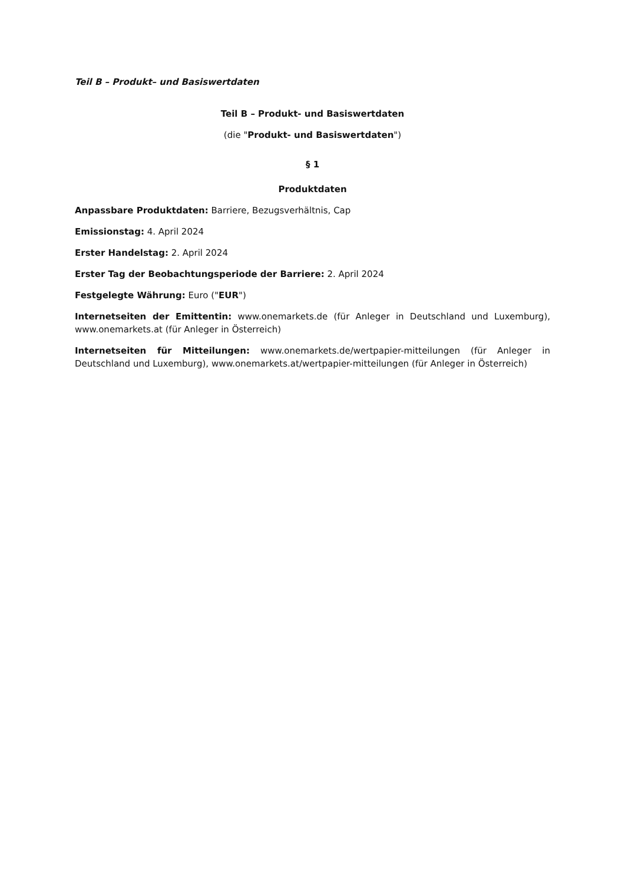Teil B – Produkt– und Basiswertdaten
Teil B – Produkt- und Basiswertdaten
(die "Produkt- und Basiswertdaten")
§ 1
Produktdaten
Anpassbare Produktdaten: Barriere, Bezugsverhältnis, Cap
Emissionstag: 4. April 2024
Erster Handelstag: 2. April 2024
Erster Tag der Beobachtungsperiode der Barriere: 2. April 2024
Festgelegte Währung: Euro ("EUR")
Internetseiten der Emittentin: www.onemarkets.de (für Anleger in Deutschland und Luxemburg), www.onemarkets.at (für Anleger in Österreich)
Internetseiten für Mitteilungen: www.onemarkets.de/wertpapier-mitteilungen (für Anleger in Deutschland und Luxemburg), www.onemarkets.at/wertpapier-mitteilungen (für Anleger in Österreich)